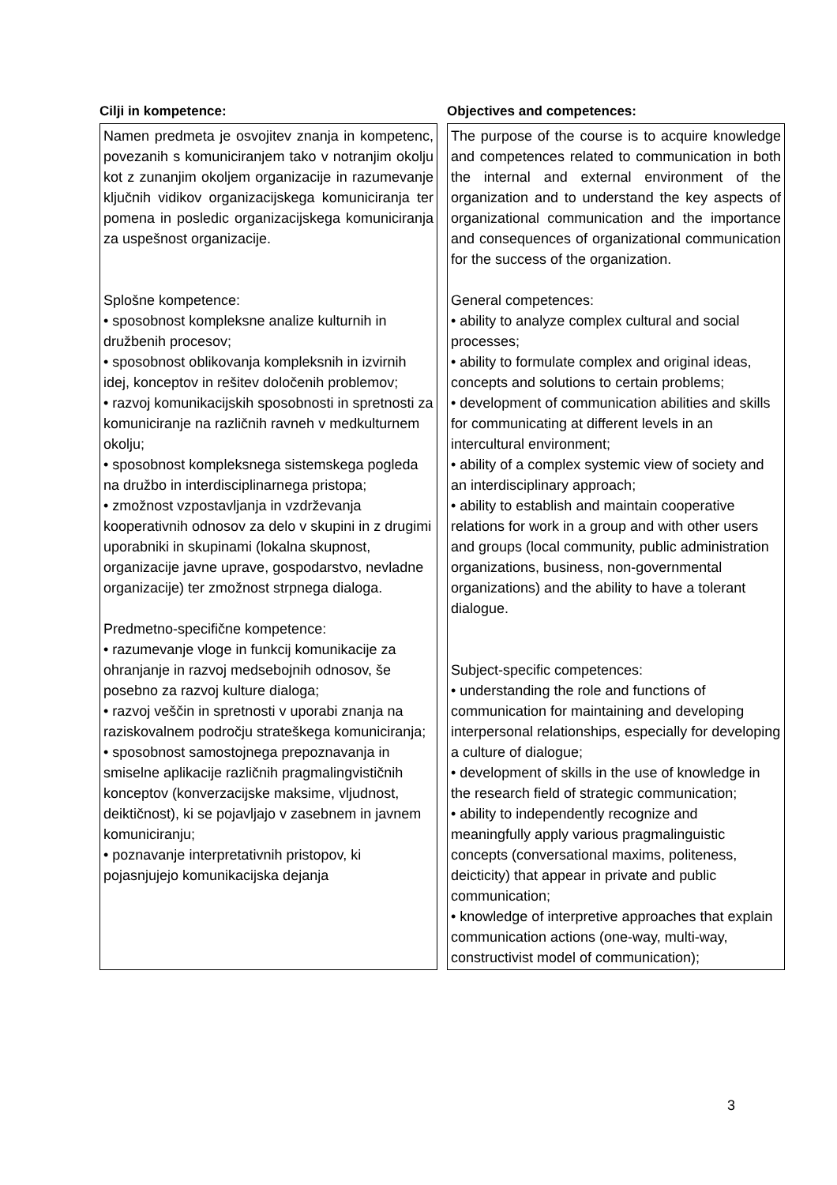| Cilji in kompetence: | Objectives and competences: |
| --- | --- |
| Namen predmeta je osvojitev znanja in kompetenc, povezanih s komuniciranjem tako v notranjim okolju kot z zunanjim okoljem organizacije in razumevanje ključnih vidikov organizacijskega komuniciranja ter pomena in posledic organizacijskega komuniciranja za uspešnost organizacije. Splošne kompetence: • sposobnost kompleksne analize kulturnih in družbenih procesov; • sposobnost oblikovanja kompleksnih in izvirnih idej, konceptov in rešitev določenih problemov; • razvoj komunikacijskih sposobnosti in spretnosti za komuniciranje na različnih ravneh v medkulturnem okolju; • sposobnost kompleksnega sistemskega pogleda na družbo in interdisciplinarnega pristopa; • zmožnost vzpostavljanja in vzdrževanja kooperativnih odnosov za delo v skupini in z drugimi uporabniki in skupinami (lokalna skupnost, organizacije javne uprave, gospodarstvo, nevladne organizacije) ter zmožnost strpnega dialoga. Predmetno-specifične kompetence: • razumevanje vloge in funkcij komunikacije za ohranjanje in razvoj medsebojnih odnosov, še posebno za razvoj kulture dialoga; • razvoj veščin in spretnosti v uporabi znanja na raziskovalnem področju strateškega komuniciranja; • sposobnost samostojnega prepoznavanja in smiselne aplikacije različnih pragmalingvističnih konceptov (konverzacijske maksime, vljudnost, deiktičnost), ki se pojavljajo v zasebnem in javnem komuniciranju; • poznavanje interpretativnih pristopov, ki pojasnjujejo komunikacijska dejanja | The purpose of the course is to acquire knowledge and competences related to communication in both the internal and external environment of the organization and to understand the key aspects of organizational communication and the importance and consequences of organizational communication for the success of the organization. General competences: • ability to analyze complex cultural and social processes; • ability to formulate complex and original ideas, concepts and solutions to certain problems; • development of communication abilities and skills for communicating at different levels in an intercultural environment; • ability of a complex systemic view of society and an interdisciplinary approach; • ability to establish and maintain cooperative relations for work in a group and with other users and groups (local community, public administration organizations, business, non-governmental organizations) and the ability to have a tolerant dialogue. Subject-specific competences: • understanding the role and functions of communication for maintaining and developing interpersonal relationships, especially for developing a culture of dialogue; • development of skills in the use of knowledge in the research field of strategic communication; • ability to independently recognize and meaningfully apply various pragmalinguistic concepts (conversational maxims, politeness, deicticity) that appear in private and public communication; • knowledge of interpretive approaches that explain communication actions (one-way, multi-way, constructivist model of communication); |
3